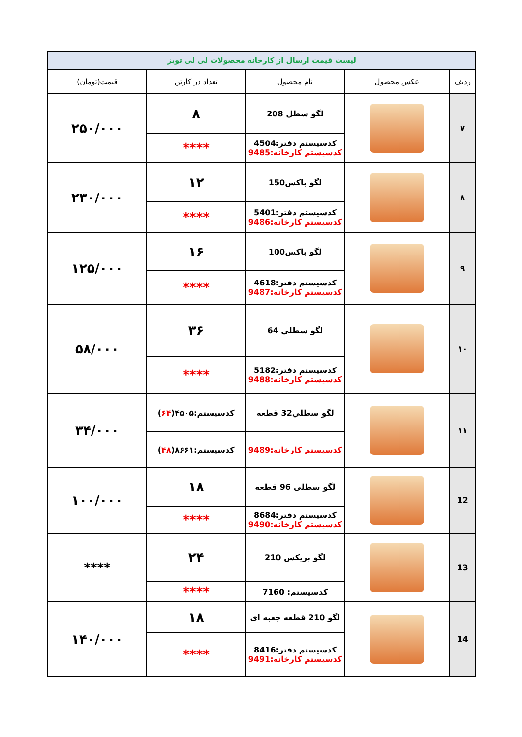| لیست قیمت ارسال از کارخانه محصولات لی لی تویز | | | | |
| ردیف | عکس محصول | نام محصول | تعداد در کارتن | قیمت(تومان) |
| ۷ | | لگو سطل 208 | ۸ | ۲۵۰/۰۰۰ |
| | | کدسیستم دفتر:4504 کدسیستم کارخانه:9485 | **** | |
| ۸ | | لگو باکس150 | ۱۲ | ۲۳۰/۰۰۰ |
| | | کدسیستم دفتر:5401 کدسیستم کارخانه:9486 | **** | |
| ۹ | | لگو باکس100 | ۱۶ | ۱۲۵/۰۰۰ |
| | | کدسیستم دفتر:4618 کدسیستم کارخانه:9487 | **** | |
| ۱۰ | | لگو سطلي 64 | ۳۶ | ۵۸/۰۰۰ |
| | | کدسیستم دفتر:5182 کدسیستم کارخانه:9488 | **** | |
| ۱۱ | | لگو سطلي32 قطعه | کدسیستم:۴۵۰۵( ۶۴ ) | ۳۴/۰۰۰ |
| | | کدسیستم کارخانه:9489 | کدسیستم:۸۶۶۱( ۴۸ ) | |
| 12 | | لگو سطلی 96 قطعه | ۱۸ | ۱۰۰/۰۰۰ |
| | | کدسیستم دفتر:8684 کدسیستم کارخانه:9490 | **** | |
| 13 | | لگو بریکس 210 | ۲۴ | **** |
| | | کدسیستم: 7160 | **** | |
| 14 | | لگو 210 قطعه جعبه ای | ۱۸ | ۱۴۰/۰۰۰ |
| | | کدسیستم دفتر:8416 کدسیستم کارخانه:9491 | **** | |